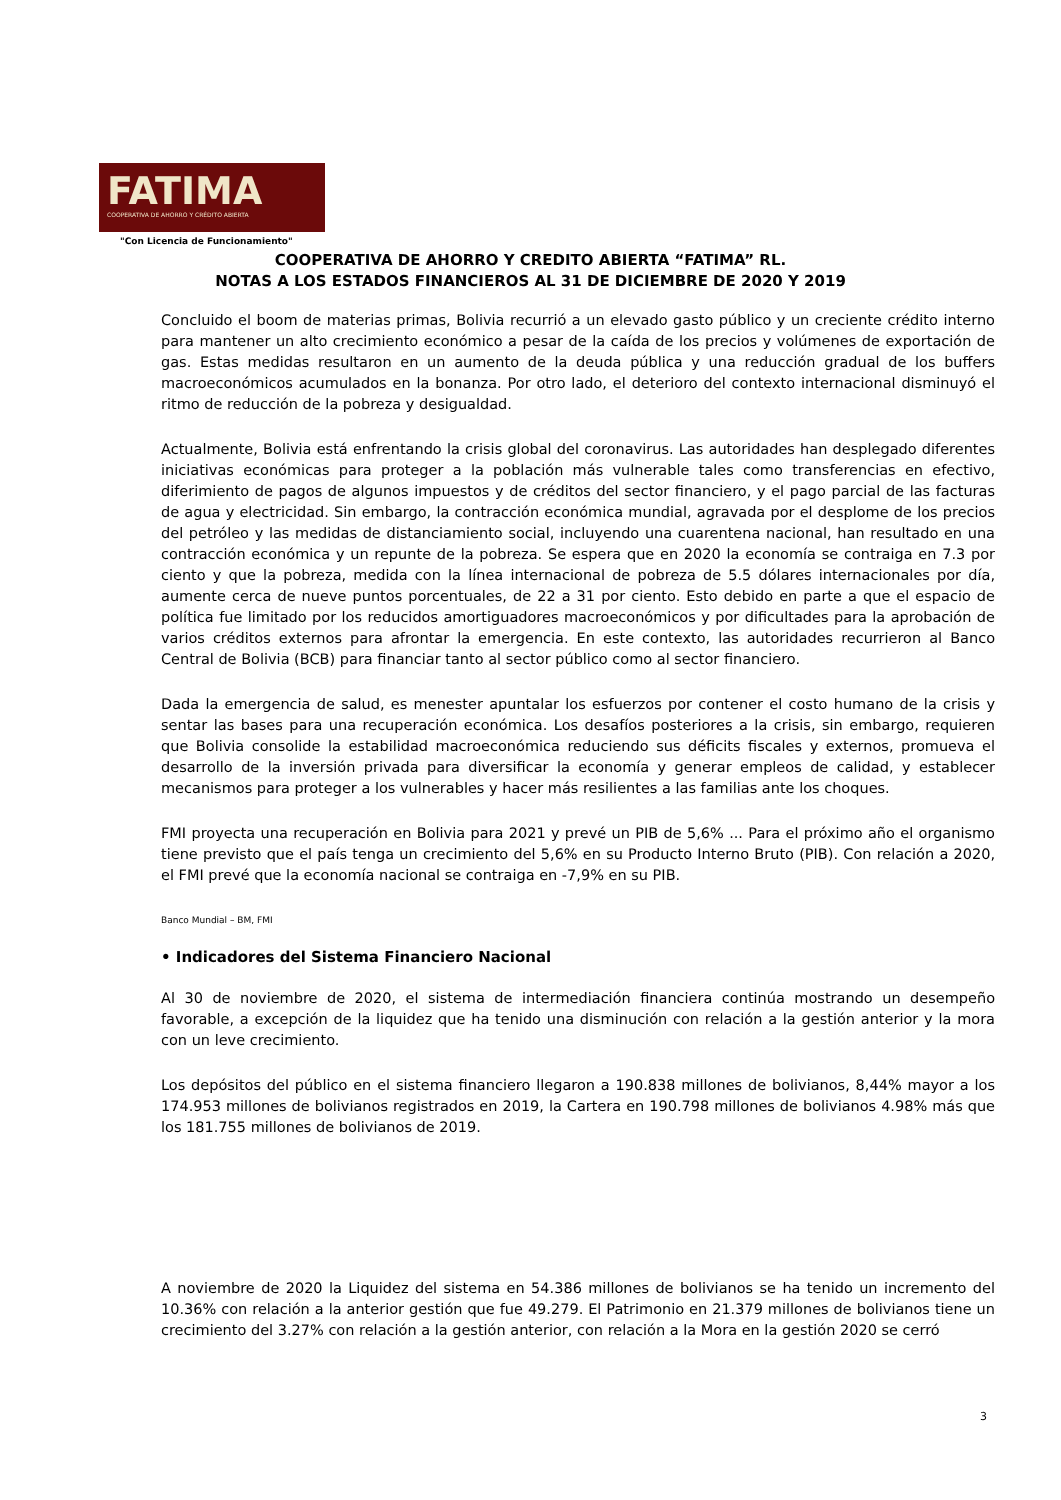FATIMA
COOPERATIVA DE AHORRO Y CRÉDITO ABIERTA
"Con Licencia de Funcionamiento"
COOPERATIVA DE AHORRO Y CREDITO ABIERTA “FATIMA” RL.
NOTAS A LOS ESTADOS FINANCIEROS AL 31 DE DICIEMBRE DE 2020 Y 2019
Concluido el boom de materias primas, Bolivia recurrió a un elevado gasto público y un creciente crédito interno para mantener un alto crecimiento económico a pesar de la caída de los precios y volúmenes de exportación de gas. Estas medidas resultaron en un aumento de la deuda pública y una reducción gradual de los buffers macroeconómicos acumulados en la bonanza. Por otro lado, el deterioro del contexto internacional disminuyó el ritmo de reducción de la pobreza y desigualdad.
Actualmente, Bolivia está enfrentando la crisis global del coronavirus. Las autoridades han desplegado diferentes iniciativas económicas para proteger a la población más vulnerable tales como transferencias en efectivo, diferimiento de pagos de algunos impuestos y de créditos del sector financiero, y el pago parcial de las facturas de agua y electricidad. Sin embargo, la contracción económica mundial, agravada por el desplome de los precios del petróleo y las medidas de distanciamiento social, incluyendo una cuarentena nacional, han resultado en una contracción económica y un repunte de la pobreza. Se espera que en 2020 la economía se contraiga en 7.3 por ciento y que la pobreza, medida con la línea internacional de pobreza de 5.5 dólares internacionales por día, aumente cerca de nueve puntos porcentuales, de 22 a 31 por ciento. Esto debido en parte a que el espacio de política fue limitado por los reducidos amortiguadores macroeconómicos y por dificultades para la aprobación de varios créditos externos para afrontar la emergencia. En este contexto, las autoridades recurrieron al Banco Central de Bolivia (BCB) para financiar tanto al sector público como al sector financiero.
Dada la emergencia de salud, es menester apuntalar los esfuerzos por contener el costo humano de la crisis y sentar las bases para una recuperación económica. Los desafíos posteriores a la crisis, sin embargo, requieren que Bolivia consolide la estabilidad macroeconómica reduciendo sus déficits fiscales y externos, promueva el desarrollo de la inversión privada para diversificar la economía y generar empleos de calidad, y establecer mecanismos para proteger a los vulnerables y hacer más resilientes a las familias ante los choques.
FMI proyecta una recuperación en Bolivia para 2021 y prevé un PIB de 5,6% ... Para el próximo año el organismo tiene previsto que el país tenga un crecimiento del 5,6% en su Producto Interno Bruto (PIB). Con relación a 2020, el FMI prevé que la economía nacional se contraiga en -7,9% en su PIB.
Banco Mundial – BM, FMI
• Indicadores del Sistema Financiero Nacional
Al 30 de noviembre de 2020, el sistema de intermediación financiera continúa mostrando un desempeño favorable, a excepción de la liquidez que ha tenido una disminución con relación a la gestión anterior y la mora con un leve crecimiento.
Los depósitos del público en el sistema financiero llegaron a 190.838 millones de bolivianos, 8,44% mayor a los 174.953 millones de bolivianos registrados en 2019, la Cartera en 190.798 millones de bolivianos 4.98% más que los 181.755 millones de bolivianos de 2019.
A noviembre de 2020 la Liquidez del sistema en 54.386 millones de bolivianos se ha tenido un incremento del 10.36% con relación a la anterior gestión que fue 49.279. El Patrimonio en 21.379 millones de bolivianos tiene un crecimiento del 3.27% con relación a la gestión anterior, con relación a la Mora en la gestión 2020 se cerró
3